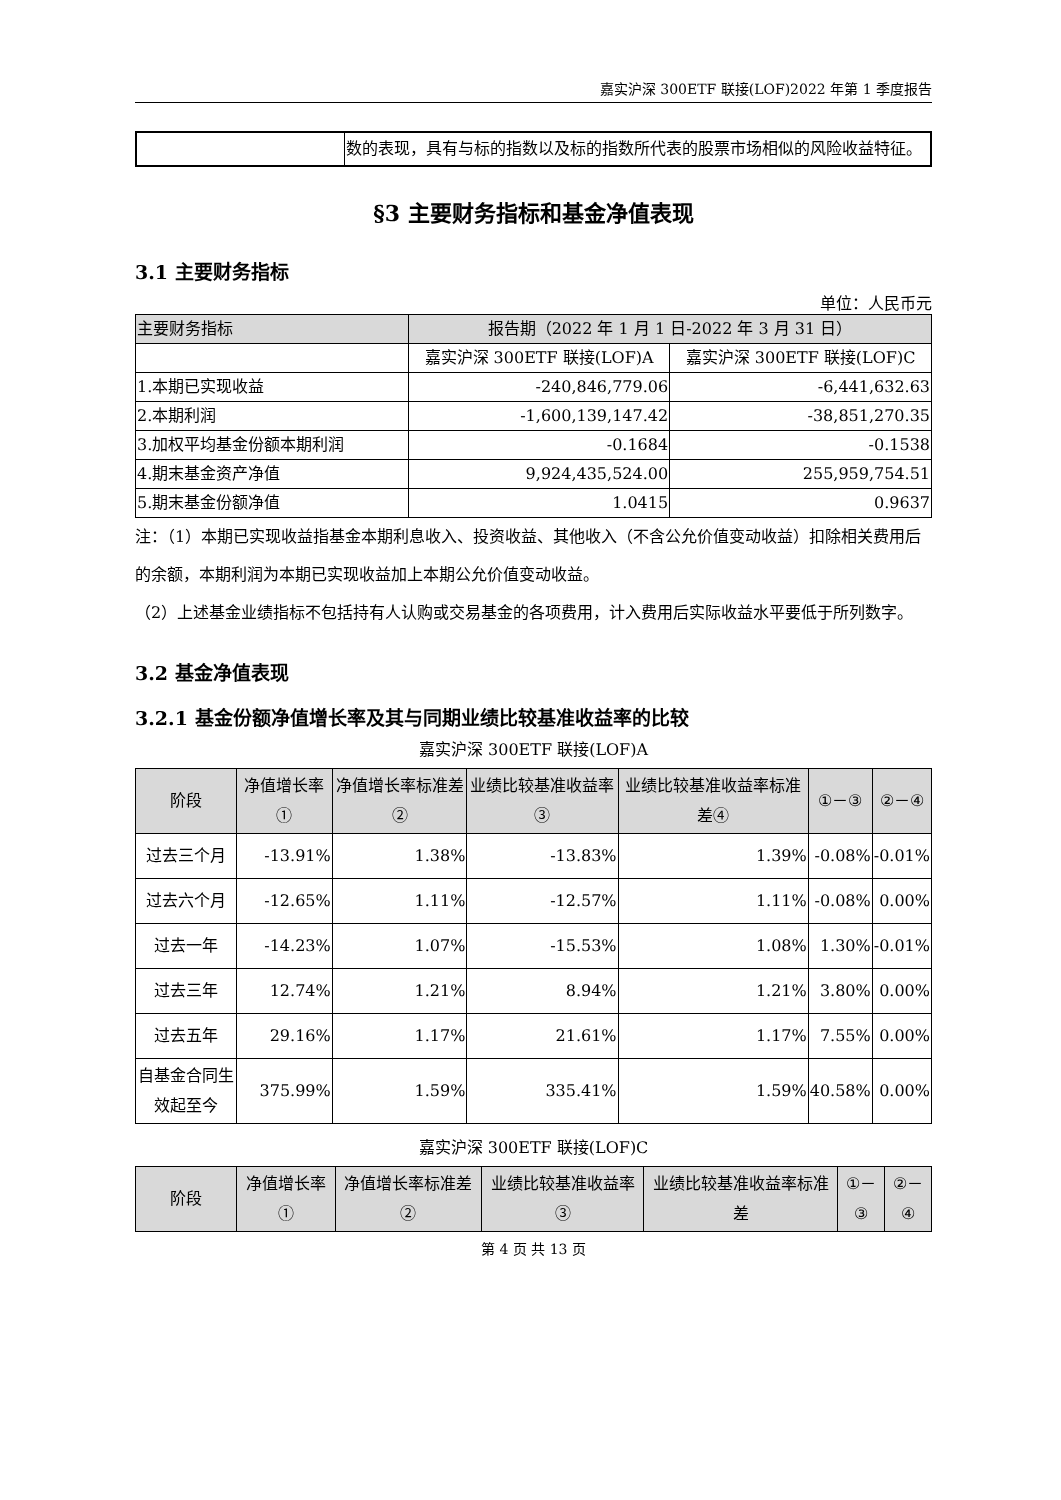嘉实沪深 300ETF 联接(LOF)2022 年第 1 季度报告
| | 数的表现，具有与标的指数以及标的指数所代表的股票市场相似的风险收益特征。 |
§3 主要财务指标和基金净值表现
3.1 主要财务指标
单位：人民币元
| 主要财务指标 | 报告期（2022 年 1 月 1 日-2022 年 3 月 31 日） | |
| | 嘉实沪深 300ETF 联接(LOF)A | 嘉实沪深 300ETF 联接(LOF)C |
| 1.本期已实现收益 | -240,846,779.06 | -6,441,632.63 |
| 2.本期利润 | -1,600,139,147.42 | -38,851,270.35 |
| 3.加权平均基金份额本期利润 | -0.1684 | -0.1538 |
| 4.期末基金资产净值 | 9,924,435,524.00 | 255,959,754.51 |
| 5.期末基金份额净值 | 1.0415 | 0.9637 |
注：（1）本期已实现收益指基金本期利息收入、投资收益、其他收入（不含公允价值变动收益）扣除相关费用后的余额，本期利润为本期已实现收益加上本期公允价值变动收益。
（2）上述基金业绩指标不包括持有人认购或交易基金的各项费用，计入费用后实际收益水平要低于所列数字。
3.2 基金净值表现
3.2.1 基金份额净值增长率及其与同期业绩比较基准收益率的比较
嘉实沪深 300ETF 联接(LOF)A
| 阶段 | 净值增长率① | 净值增长率标准差② | 业绩比较基准收益率③ | 业绩比较基准收益率标准差④ | ①－③ | ②－④ |
| 过去三个月 | -13.91% | 1.38% | -13.83% | 1.39% | -0.08% | -0.01% |
| 过去六个月 | -12.65% | 1.11% | -12.57% | 1.11% | -0.08% | 0.00% |
| 过去一年 | -14.23% | 1.07% | -15.53% | 1.08% | 1.30% | -0.01% |
| 过去三年 | 12.74% | 1.21% | 8.94% | 1.21% | 3.80% | 0.00% |
| 过去五年 | 29.16% | 1.17% | 21.61% | 1.17% | 7.55% | 0.00% |
| 自基金合同生效起至今 | 375.99% | 1.59% | 335.41% | 1.59% | 40.58% | 0.00% |
嘉实沪深 300ETF 联接(LOF)C
| 阶段 | 净值增长率① | 净值增长率标准差② | 业绩比较基准收益率③ | 业绩比较基准收益率标准差 | ①－③ | ②－④ |
第 4 页 共 13 页